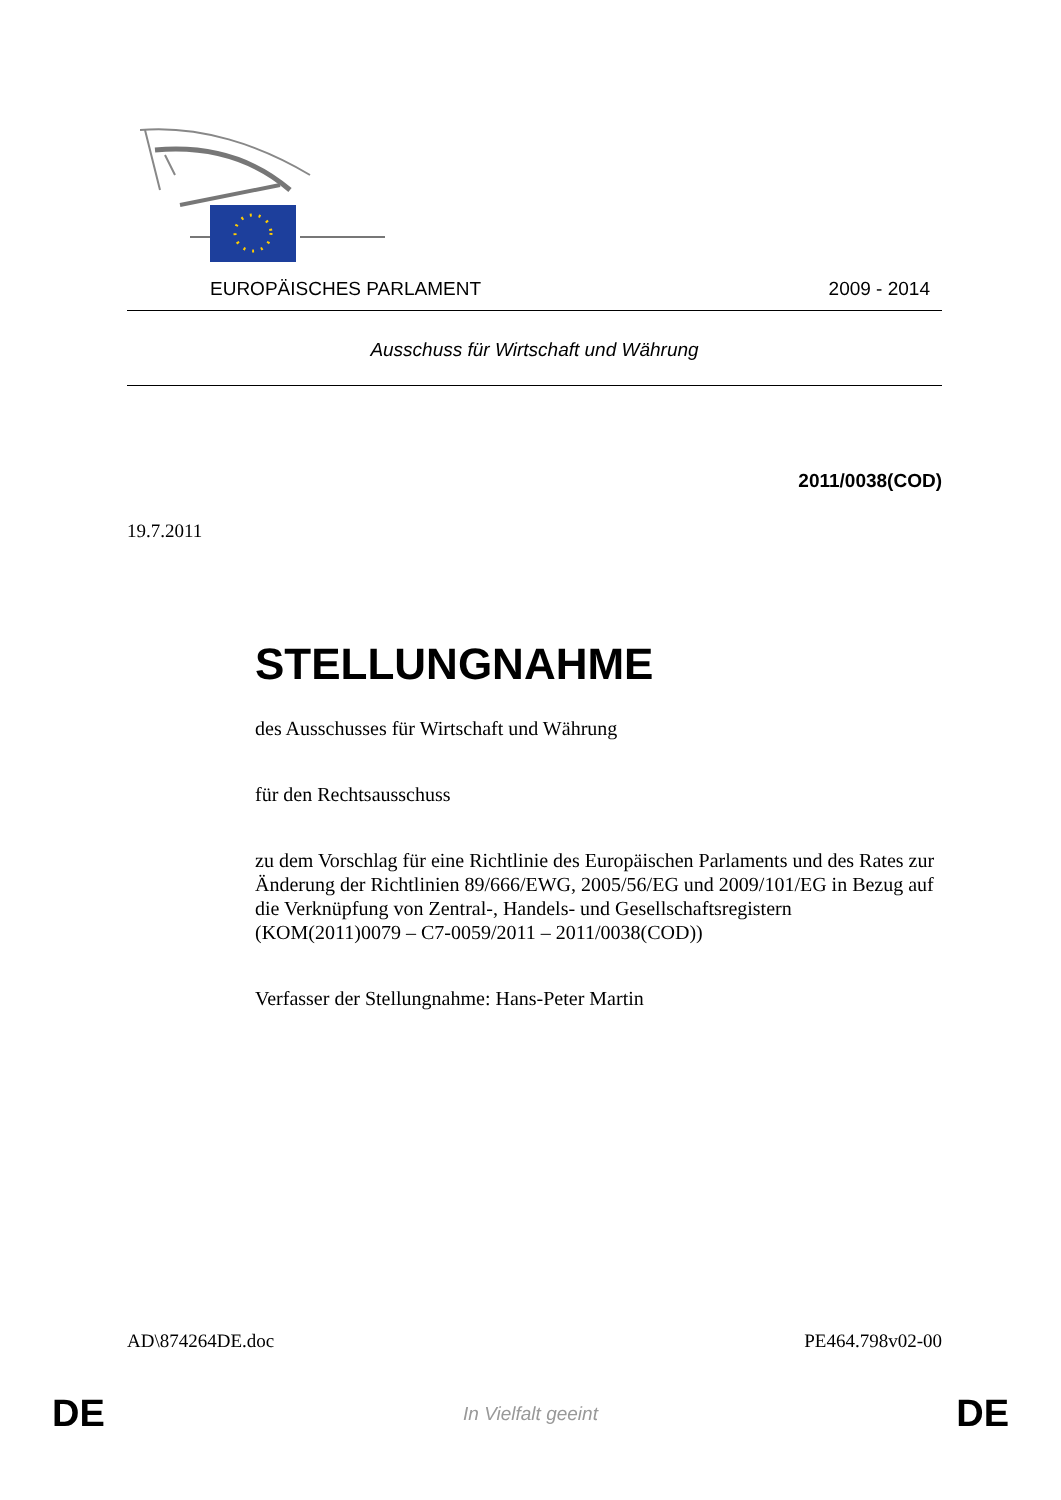EUROPÄISCHES PARLAMENT 2009 - 2014
Ausschuss für Wirtschaft und Währung
2011/0038(COD)
19.7.2011
STELLUNGNAHME
des Ausschusses für Wirtschaft und Währung
für den Rechtsausschuss
zu dem Vorschlag für eine Richtlinie des Europäischen Parlaments und des Rates zur Änderung der Richtlinien 89/666/EWG, 2005/56/EG und 2009/101/EG in Bezug auf die Verknüpfung von Zentral-, Handels- und Gesellschaftsregistern
(KOM(2011)0079 – C7-0059/2011 – 2011/0038(COD))
Verfasser der Stellungnahme: Hans-Peter Martin
AD\874264DE.doc PE464.798v02-00
DE In Vielfalt geeint DE